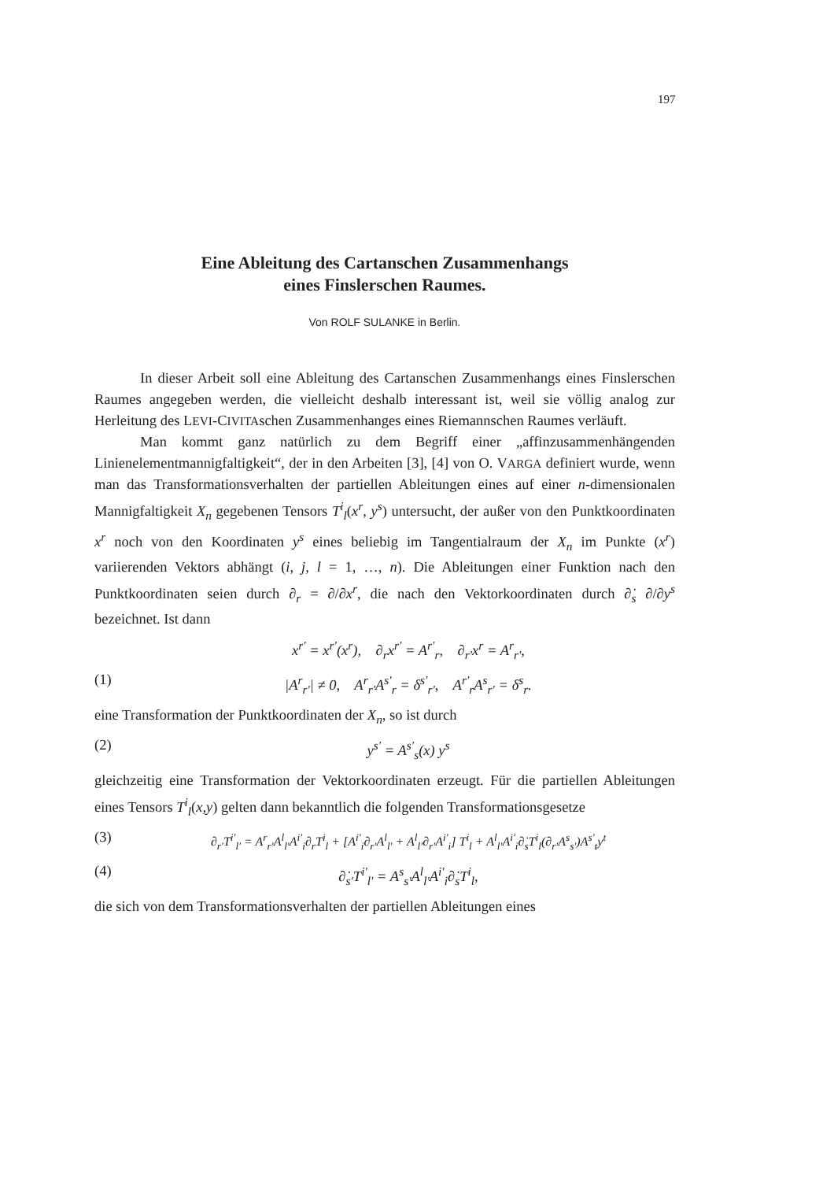197
Eine Ableitung des Cartanschen Zusammenhangs
eines Finslerschen Raumes.
Von ROLF SULANKE in Berlin.
In dieser Arbeit soll eine Ableitung des Cartanschen Zusammenhangs eines Finslerschen Raumes angegeben werden, die vielleicht deshalb interessant ist, weil sie völlig analog zur Herleitung des LEVI-CIVITAschen Zusammenhanges eines Riemannschen Raumes verläuft.
Man kommt ganz natürlich zu dem Begriff einer „affinzusammenhängenden Linienelementmannigfaltigkeit“, der in den Arbeiten [3], [4] von O. VARGA definiert wurde, wenn man das Transformationsverhalten der partiellen Ableitungen eines auf einer n-dimensionalen Mannigfaltigkeit X<sub>n</sub> gegebenen Tensors T<sup>i</sup><sub>l</sub>(x<sup>r</sup>, y<sup>s</sup>) untersucht, der außer von den Punktkoordinaten x<sup>r</sup> noch von den Koordinaten y<sup>s</sup> eines beliebig im Tangentialraum der X<sub>n</sub> im Punkte (x<sup>r</sup>) variierenden Vektors abhängt (i, j, l = 1, …, n). Die Ableitungen einer Funktion nach den Punktkoordinaten seien durch ∂<sub>r</sub> = ∂/∂x<sup>r</sup>, die nach den Vektorkoordinaten durch ∂̇<sub>s</sub> ∂/∂y<sup>s</sup> bezeichnet. Ist dann
x<sup>r′</sup> = x<sup>r′</sup>(x<sup>r</sup>), ∂<sub>r</sub>x<sup>r′</sup> = A<sup>r′</sup><sub>r</sub>, ∂<sub>r′</sub>x<sup>r</sup> = A<sup>r</sup><sub>r′</sub>,
(1) |A<sup>r</sup><sub>r′</sub>| ≠ 0, A<sup>r</sup><sub>r′</sub>A<sup>s′</sup><sub>r</sub> = δ<sup>s′</sup><sub>r′</sub>, A<sup>r′</sup><sub>r</sub>A<sup>s</sup><sub>r′</sub> = δ<sup>s</sup><sub>r</sub>.
eine Transformation der Punktkoordinaten der X<sub>n</sub>, so ist durch
(2) y<sup>s′</sup> = A<sup>s′</sup><sub>s</sub>(x) y<sup>s</sup>
gleichzeitig eine Transformation der Vektorkoordinaten erzeugt. Für die partiellen Ableitungen eines Tensors T<sup>i</sup><sub>l</sub>(x,y) gelten dann bekanntlich die folgenden Transformationsgesetze
(3) ∂<sub>r′</sub>T<sup>i′</sup><sub>l′</sub> = A<sup>r</sup><sub>r′</sub>A<sup>l</sup><sub>l′</sub>A<sup>i′</sup><sub>i</sub>∂<sub>r</sub>T<sup>i</sup><sub>l</sub> + [A<sup>i′</sup><sub>i</sub>∂<sub>r′</sub>A<sup>l</sup><sub>l′</sub> + A<sup>l</sup><sub>l′</sub>∂<sub>r′</sub>A<sup>i′</sup><sub>i</sub>] T<sup>i</sup><sub>l</sub> + A<sup>l</sup><sub>l′</sub>A<sup>i′</sup><sub>i</sub>∂̇<sub>s</sub>T<sup>i</sup><sub>l</sub>(∂<sub>r′</sub>A<sup>s</sup><sub>s′</sub>)A<sup>s′</sup><sub>t</sub>y<sup>t</sup>
(4) ∂̇<sub>s′</sub>T<sup>i′</sup><sub>l′</sub> = A<sup>s</sup><sub>s′</sub>A<sup>l</sup><sub>l′</sub>A<sup>i′</sup><sub>i</sub>∂̇<sub>s</sub>T<sup>i</sup><sub>l</sub>,
die sich von dem Transformationsverhalten der partiellen Ableitungen eines